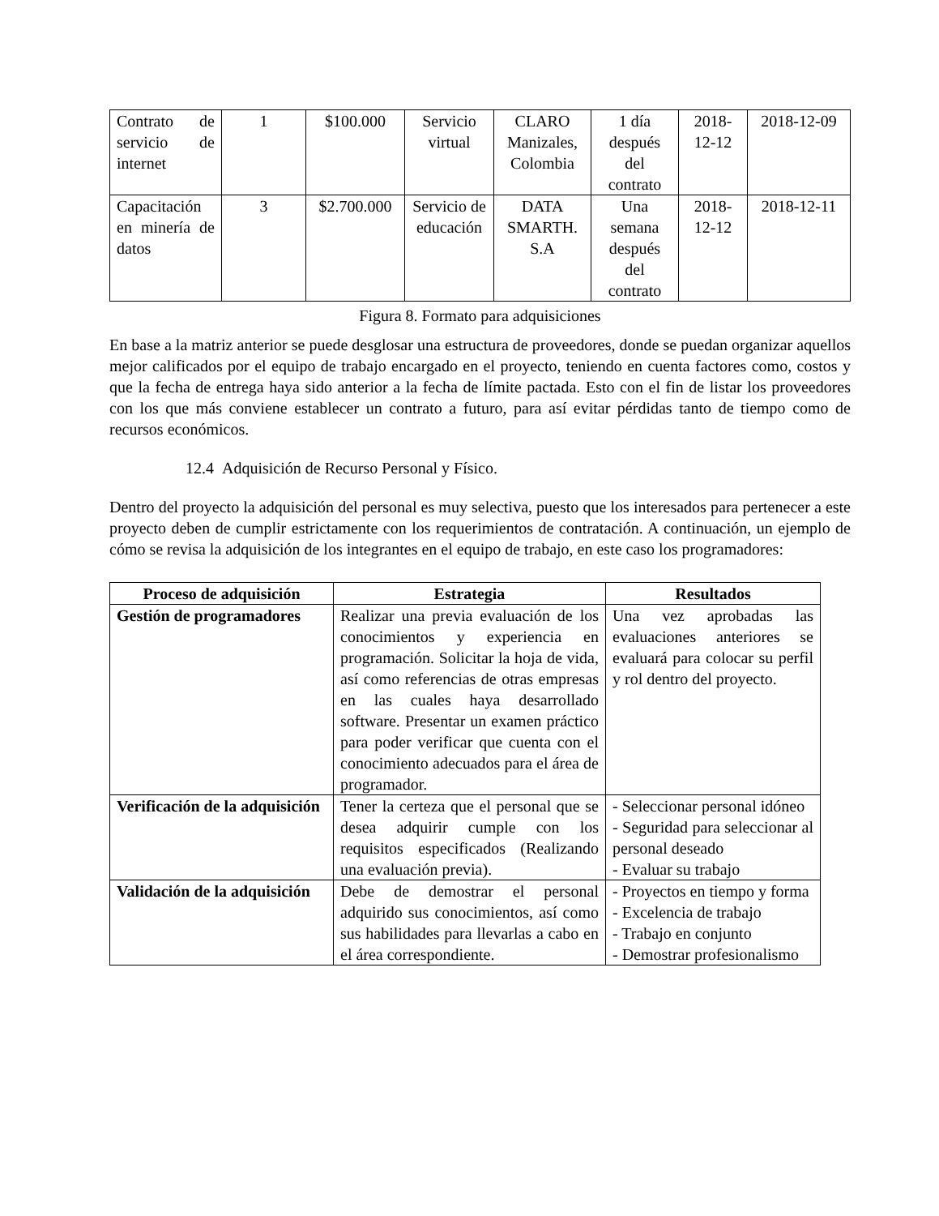| Contrato de servicio de internet | 1 | $100.000 | Servicio virtual | CLARO Manizales, Colombia | 1 día después del contrato | 2018-12-12 | 2018-12-09 |
| Capacitación en minería de datos | 3 | $2.700.000 | Servicio de educación | DATA SMARTH. S.A | Una semana después del contrato | 2018-12-12 | 2018-12-11 |
Figura 8. Formato para adquisiciones
En base a la matriz anterior se puede desglosar una estructura de proveedores, donde se puedan organizar aquellos mejor calificados por el equipo de trabajo encargado en el proyecto, teniendo en cuenta factores como, costos y que la fecha de entrega haya sido anterior a la fecha de límite pactada. Esto con el fin de listar los proveedores con los que más conviene establecer un contrato a futuro, para así evitar pérdidas tanto de tiempo como de recursos económicos.
12.4 Adquisición de Recurso Personal y Físico.
Dentro del proyecto la adquisición del personal es muy selectiva, puesto que los interesados para pertenecer a este proyecto deben de cumplir estrictamente con los requerimientos de contratación. A continuación, un ejemplo de cómo se revisa la adquisición de los integrantes en el equipo de trabajo, en este caso los programadores:
| Proceso de adquisición | Estrategia | Resultados |
| --- | --- | --- |
| Gestión de programadores | Realizar una previa evaluación de los conocimientos y experiencia en programación. Solicitar la hoja de vida, así como referencias de otras empresas en las cuales haya desarrollado software. Presentar un examen práctico para poder verificar que cuenta con el conocimiento adecuados para el área de programador. | Una vez aprobadas las evaluaciones anteriores se evaluará para colocar su perfil y rol dentro del proyecto. |
| Verificación de la adquisición | Tener la certeza que el personal que se desea adquirir cumple con los requisitos especificados (Realizando una evaluación previa). | - Seleccionar personal idóneo - Seguridad para seleccionar al personal deseado - Evaluar su trabajo |
| Validación de la adquisición | Debe de demostrar el personal adquirido sus conocimientos, así como sus habilidades para llevarlas a cabo en el área correspondiente. | - Proyectos en tiempo y forma - Excelencia de trabajo - Trabajo en conjunto - Demostrar profesionalismo |